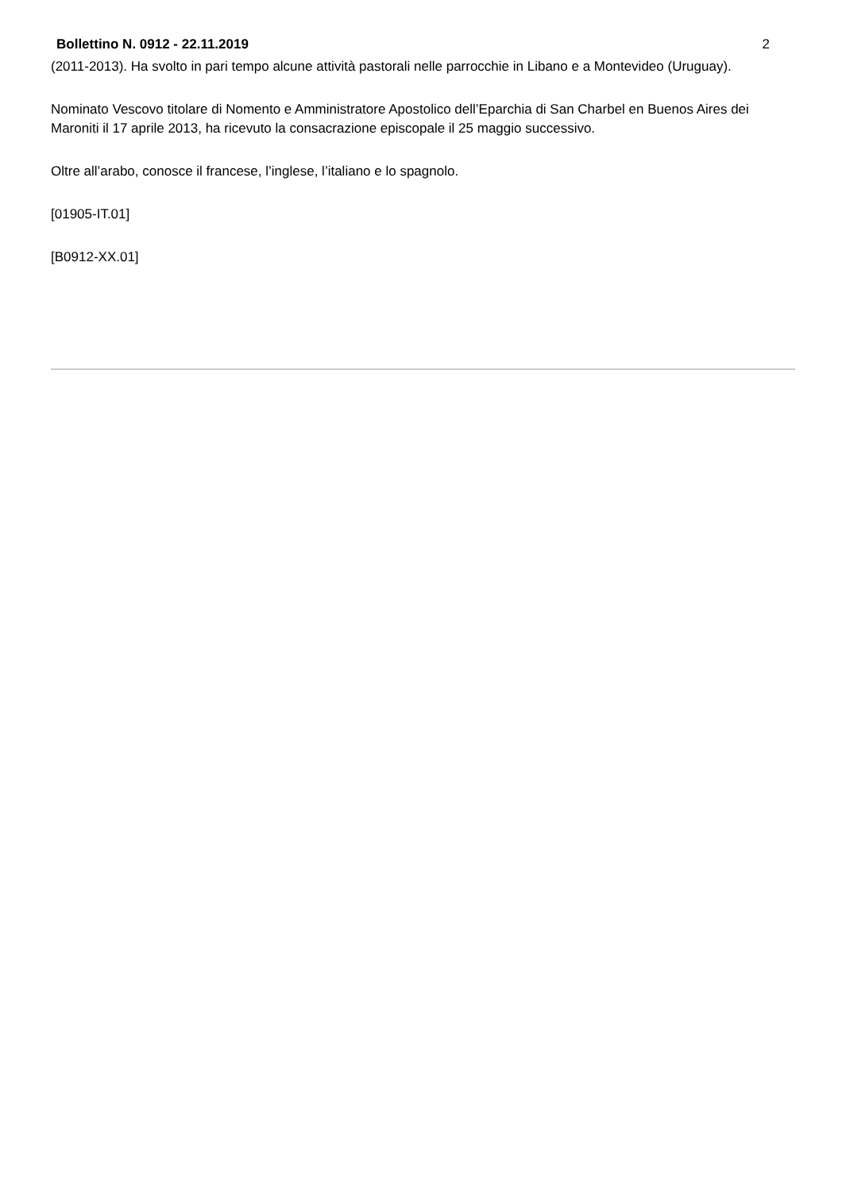Bollettino N. 0912 - 22.11.2019 2
(2011-2013). Ha svolto in pari tempo alcune attività pastorali nelle parrocchie in Libano e a Montevideo (Uruguay).
Nominato Vescovo titolare di Nomento e Amministratore Apostolico dell’Eparchia di San Charbel en Buenos Aires dei Maroniti il 17 aprile 2013, ha ricevuto la consacrazione episcopale il 25 maggio successivo.
Oltre all’arabo, conosce il francese, l’inglese, l’italiano e lo spagnolo.
[01905-IT.01]
[B0912-XX.01]